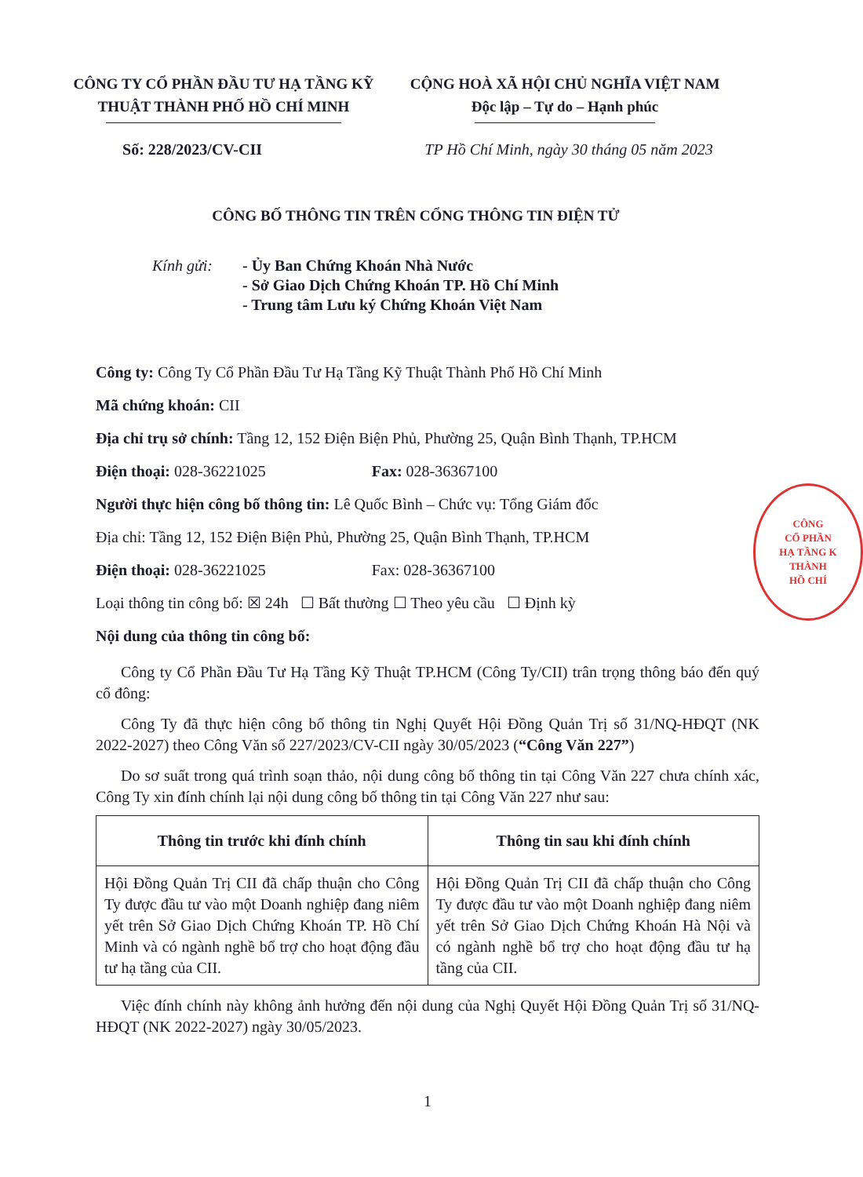CÔNG TY CỔ PHẦN ĐẦU TƯ HẠ TẦNG KỸ THUẬT THÀNH PHỐ HỒ CHÍ MINH
CỘNG HOÀ XÃ HỘI CHỦ NGHĨA VIỆT NAM
Độc lập – Tự do – Hạnh phúc
Số: 228/2023/CV-CII TP Hồ Chí Minh, ngày 30 tháng 05 năm 2023
CÔNG BỐ THÔNG TIN TRÊN CỔNG THÔNG TIN ĐIỆN TỬ
Kính gửi: - Ủy Ban Chứng Khoán Nhà Nước
- Sở Giao Dịch Chứng Khoán TP. Hồ Chí Minh
- Trung tâm Lưu ký Chứng Khoán Việt Nam
Công ty: Công Ty Cổ Phần Đầu Tư Hạ Tầng Kỹ Thuật Thành Phố Hồ Chí Minh
Mã chứng khoán: CII
Địa chỉ trụ sở chính: Tầng 12, 152 Điện Biện Phủ, Phường 25, Quận Bình Thạnh, TP.HCM
Điện thoại: 028-36221025 Fax: 028-36367100
Người thực hiện công bố thông tin: Lê Quốc Bình – Chức vụ: Tổng Giám đốc
Địa chỉ: Tầng 12, 152 Điện Biện Phủ, Phường 25, Quận Bình Thạnh, TP.HCM
Điện thoại: 028-36221025 Fax: 028-36367100
Loại thông tin công bố: ☒ 24h ☐ Bất thường ☐ Theo yêu cầu ☐ Định kỳ
Nội dung của thông tin công bố:
Công ty Cổ Phần Đầu Tư Hạ Tầng Kỹ Thuật TP.HCM (Công Ty/CII) trân trọng thông báo đến quý cổ đông:
Công Ty đã thực hiện công bố thông tin Nghị Quyết Hội Đồng Quản Trị số 31/NQ-HĐQT (NK 2022-2027) theo Công Văn số 227/2023/CV-CII ngày 30/05/2023 (“Công Văn 227”)
Do sơ suất trong quá trình soạn thảo, nội dung công bố thông tin tại Công Văn 227 chưa chính xác, Công Ty xin đính chính lại nội dung công bố thông tin tại Công Văn 227 như sau:
| Thông tin trước khi đính chính | Thông tin sau khi đính chính |
| --- | --- |
| Hội Đồng Quản Trị CII đã chấp thuận cho Công Ty được đầu tư vào một Doanh nghiệp đang niêm yết trên Sở Giao Dịch Chứng Khoán TP. Hồ Chí Minh và có ngành nghề bổ trợ cho hoạt động đầu tư hạ tầng của CII. | Hội Đồng Quản Trị CII đã chấp thuận cho Công Ty được đầu tư vào một Doanh nghiệp đang niêm yết trên Sở Giao Dịch Chứng Khoán Hà Nội và có ngành nghề bổ trợ cho hoạt động đầu tư hạ tầng của CII. |
Việc đính chính này không ảnh hưởng đến nội dung của Nghị Quyết Hội Đồng Quản Trị số 31/NQ-HĐQT (NK 2022-2027) ngày 30/05/2023.
1
CÔNG
CỔ PHẦN
HẠ TẦNG K
THÀNH
HỒ CHÍ